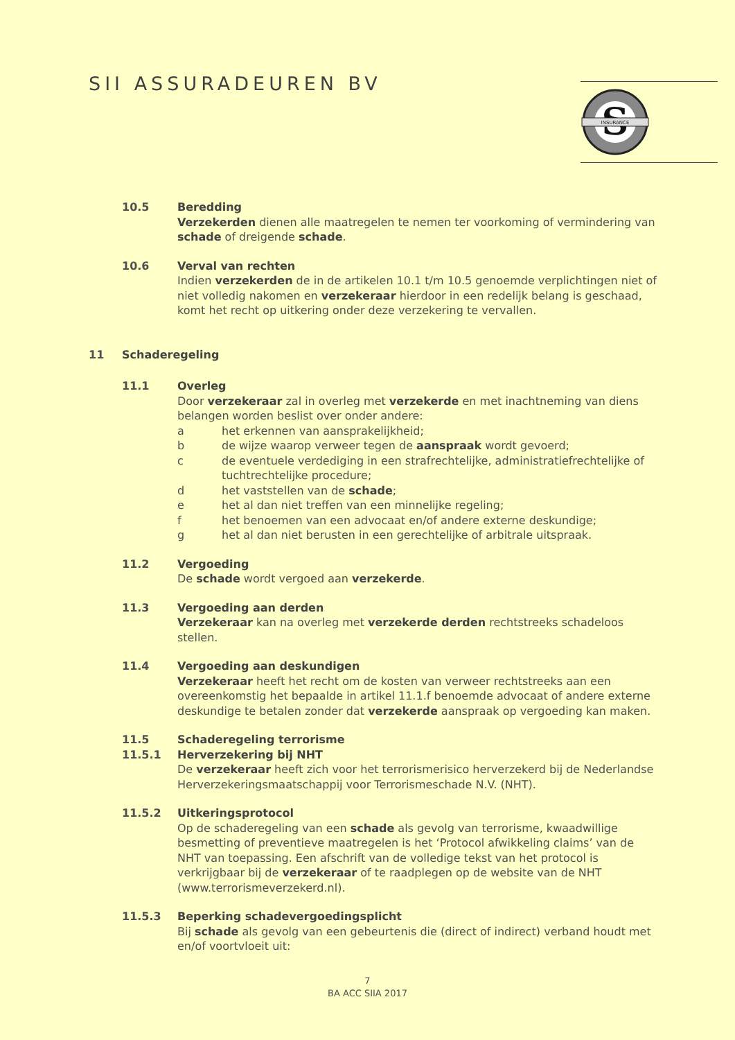SII ASSURADEUREN BV
S
INSURANCE
10.5 Beredding
Verzekerden dienen alle maatregelen te nemen ter voorkoming of vermindering van schade of dreigende schade.
10.6 Verval van rechten
Indien verzekerden de in de artikelen 10.1 t/m 10.5 genoemde verplichtingen niet of niet volledig nakomen en verzekeraar hierdoor in een redelijk belang is geschaad, komt het recht op uitkering onder deze verzekering te vervallen.
11 Schaderegeling
11.1 Overleg
Door verzekeraar zal in overleg met verzekerde en met inachtneming van diens belangen worden beslist over onder andere:
a het erkennen van aansprakelijkheid;
b de wijze waarop verweer tegen de aanspraak wordt gevoerd;
c de eventuele verdediging in een strafrechtelijke, administratiefrechtelijke of tuchtrechtelijke procedure;
d het vaststellen van de schade;
e het al dan niet treffen van een minnelijke regeling;
f het benoemen van een advocaat en/of andere externe deskundige;
g het al dan niet berusten in een gerechtelijke of arbitrale uitspraak.
11.2 Vergoeding
De schade wordt vergoed aan verzekerde.
11.3 Vergoeding aan derden
Verzekeraar kan na overleg met verzekerde derden rechtstreeks schadeloos stellen.
11.4 Vergoeding aan deskundigen
Verzekeraar heeft het recht om de kosten van verweer rechtstreeks aan een overeenkomstig het bepaalde in artikel 11.1.f benoemde advocaat of andere externe deskundige te betalen zonder dat verzekerde aanspraak op vergoeding kan maken.
11.5
11.5.1
Schaderegeling terrorisme
Herverzekering bij NHT
De verzekeraar heeft zich voor het terrorismerisico herverzekerd bij de Nederlandse Herverzekeringsmaatschappij voor Terrorismeschade N.V. (NHT).
11.5.2 Uitkeringsprotocol
Op de schaderegeling van een schade als gevolg van terrorisme, kwaadwillige besmetting of preventieve maatregelen is het ‘Protocol afwikkeling claims’ van de NHT van toepassing. Een afschrift van de volledige tekst van het protocol is verkrijgbaar bij de verzekeraar of te raadplegen op de website van de NHT (www.terrorismeverzekerd.nl).
11.5.3 Beperking schadevergoedingsplicht
Bij schade als gevolg van een gebeurtenis die (direct of indirect) verband houdt met en/of voortvloeit uit:
7
BA ACC SIIA 2017